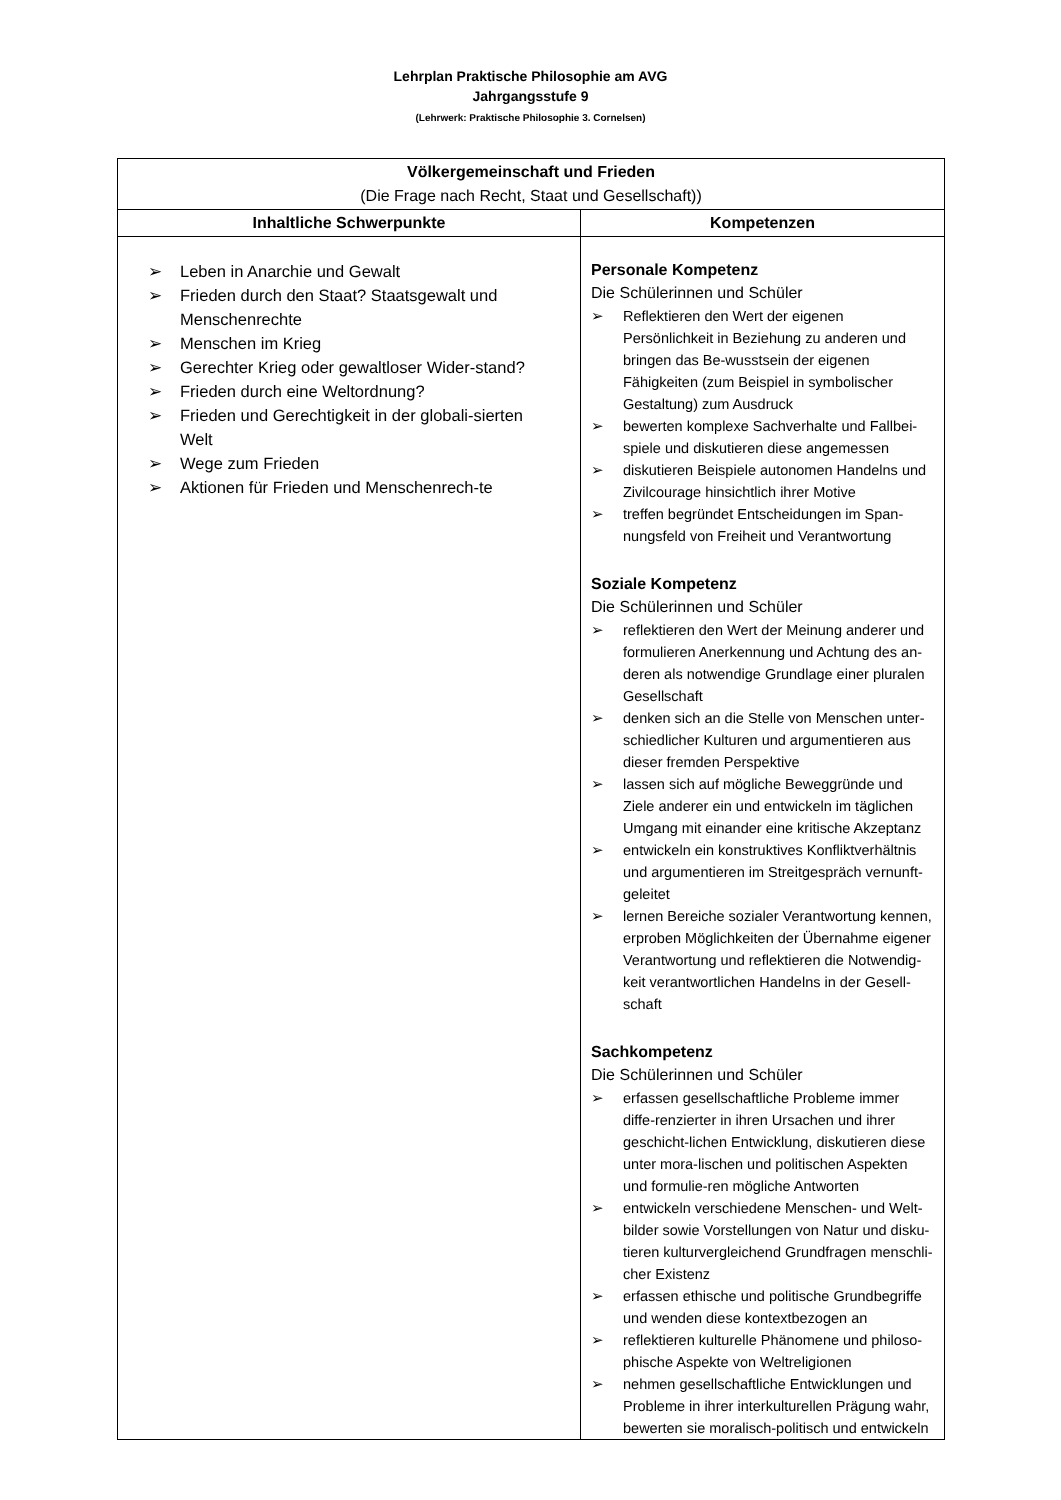Lehrplan Praktische Philosophie am AVG
Jahrgangsstufe 9
(Lehrwerk: Praktische Philosophie 3. Cornelsen)
| Völkergemeinschaft und Frieden (Die Frage nach Recht, Staat und Gesellschaft)) | |
| Inhaltliche Schwerpunkte | Kompetenzen |
| Leben in Anarchie und Gewalt Frieden durch den Staat? Staatsgewalt und Menschenrechte Menschen im Krieg Gerechter Krieg oder gewaltloser Wider-stand? Frieden durch eine Weltordnung? Frieden und Gerechtigkeit in der globali-sierten Welt Wege zum Frieden Aktionen für Frieden und Menschenrech-te | Personale Kompetenz Die Schülerinnen und Schüler Reflektieren den Wert der eigenen Persönlichkeit in Beziehung zu anderen und bringen das Be-wusstsein der eigenen Fähigkeiten (zum Beispiel in symbolischer Gestaltung) zum Ausdruck bewerten komplexe Sachverhalte und Fallbei-spiele und diskutieren diese angemessen diskutieren Beispiele autonomen Handelns und Zivilcourage hinsichtlich ihrer Motive treffen begründet Entscheidungen im Span-nungsfeld von Freiheit und Verantwortung Soziale Kompetenz Die Schülerinnen und Schüler reflektieren den Wert der Meinung anderer und formulieren Anerkennung und Achtung des an-deren als notwendige Grundlage einer pluralen Gesellschaft denken sich an die Stelle von Menschen unter-schiedlicher Kulturen und argumentieren aus dieser fremden Perspektive lassen sich auf mögliche Beweggründe und Ziele anderer ein und entwickeln im täglichen Umgang mit einander eine kritische Akzeptanz entwickeln ein konstruktives Konfliktverhältnis und argumentieren im Streitgespräch vernunft-geleitet lernen Bereiche sozialer Verantwortung kennen, erproben Möglichkeiten der Übernahme eigener Verantwortung und reflektieren die Notwendig-keit verantwortlichen Handelns in der Gesell-schaft Sachkompetenz Die Schülerinnen und Schüler erfassen gesellschaftliche Probleme immer diffe-renzierter in ihren Ursachen und ihrer geschicht-lichen Entwicklung, diskutieren diese unter mora-lischen und politischen Aspekten und formulie-ren mögliche Antworten entwickeln verschiedene Menschen- und Welt-bilder sowie Vorstellungen von Natur und disku-tieren kulturvergleichend Grundfragen menschli-cher Existenz erfassen ethische und politische Grundbegriffe und wenden diese kontextbezogen an reflektieren kulturelle Phänomene und philoso-phische Aspekte von Weltreligionen nehmen gesellschaftliche Entwicklungen und Probleme in ihrer interkulturellen Prägung wahr, bewerten sie moralisch-politisch und entwickeln |